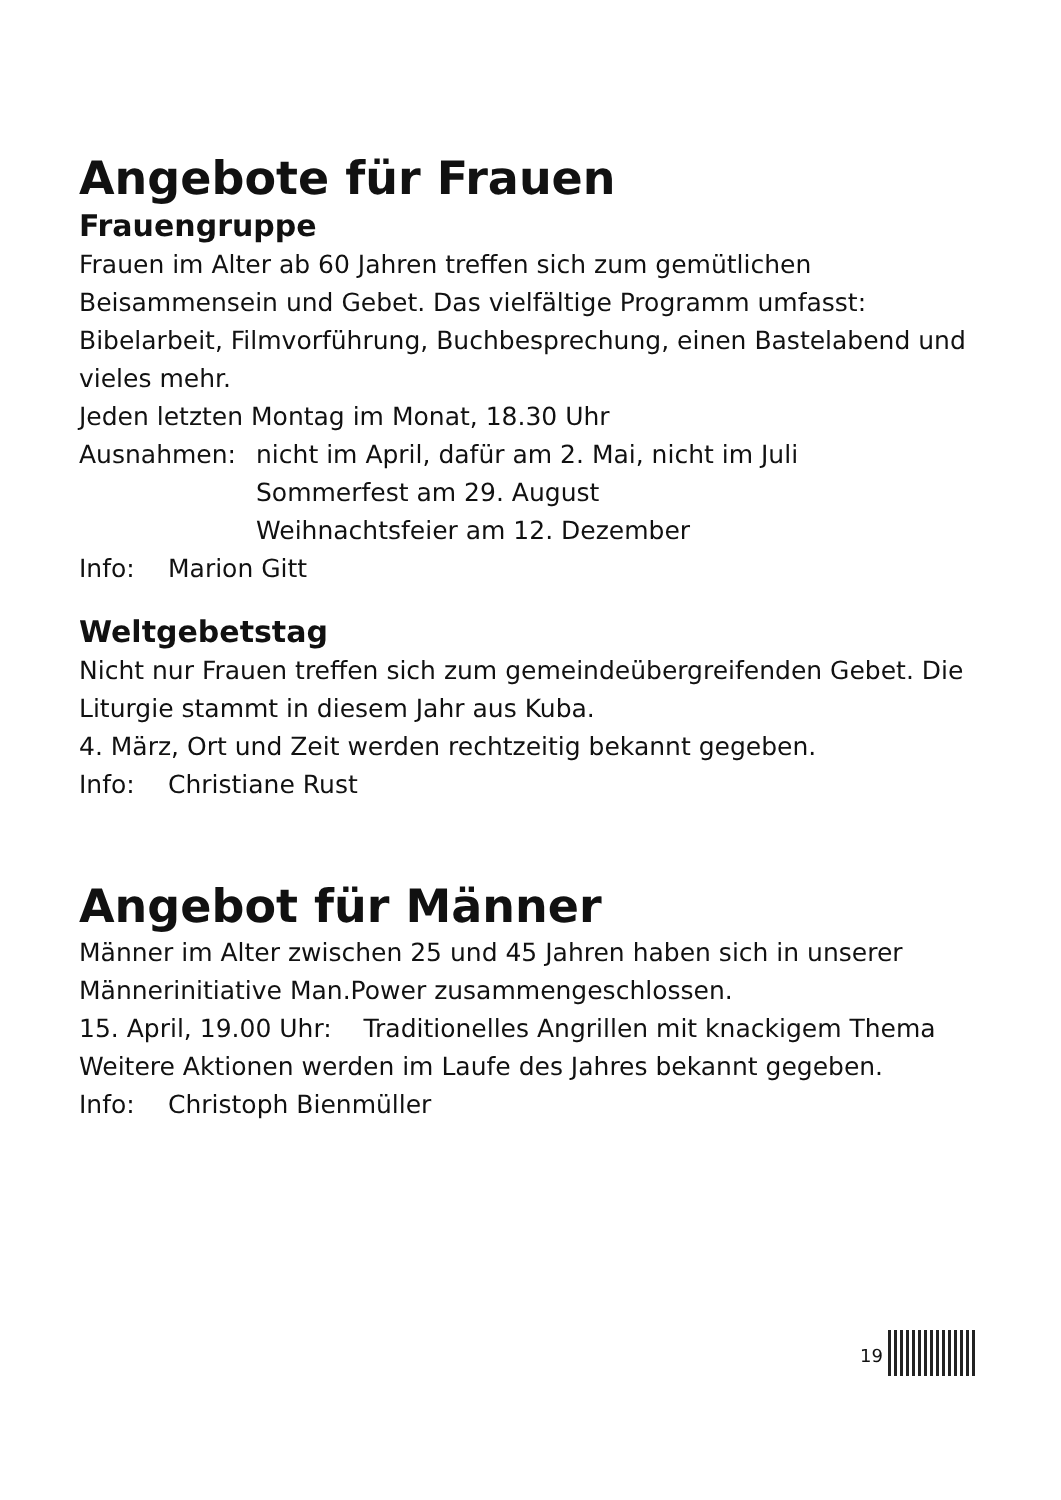Angebote für Frauen
Frauengruppe
Frauen im Alter ab 60 Jahren treffen sich zum gemütlichen Beisammensein und Gebet. Das vielfältige Programm umfasst: Bibelarbeit, Filmvorführung, Buchbesprechung, einen Bastelabend und vieles mehr.
Jeden letzten Montag im Monat, 18.30 Uhr
Ausnahmen: nicht im April, dafür am 2. Mai, nicht im Juli
Sommerfest am 29. August
Weihnachtsfeier am 12. Dezember
Info: Marion Gitt
Weltgebetstag
Nicht nur Frauen treffen sich zum gemeindeübergreifenden Gebet. Die Liturgie stammt in diesem Jahr aus Kuba.
4. März, Ort und Zeit werden rechtzeitig bekannt gegeben.
Info: Christiane Rust
Angebot für Männer
Männer im Alter zwischen 25 und 45 Jahren haben sich in unserer Männerinitiative Man.Power zusammengeschlossen.
15. April, 19.00 Uhr: Traditionelles Angrillen mit knackigem Thema
Weitere Aktionen werden im Laufe des Jahres bekannt gegeben.
Info: Christoph Bienmüller
19